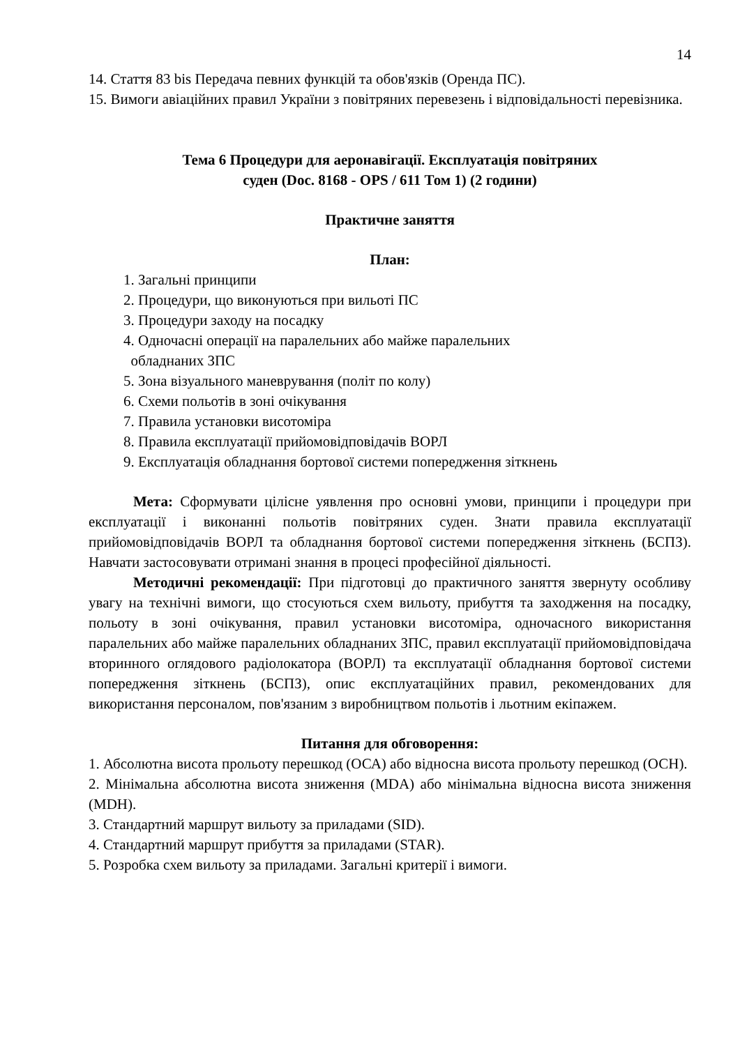14
14. Стаття 83 bis Передача певних функцій та обов'язків (Оренда ПС).
15. Вимоги авіаційних правил України з повітряних перевезень і відповідальності перевізника.
Тема 6 Процедури для аеронавігації. Експлуатація повітряних
суден (Doc. 8168 - OPS / 611 Том 1) (2 години)
Практичне заняття
План:
1. Загальні принципи
2. Процедури, що виконуються при вильоті ПС
3. Процедури заходу на посадку
4. Одночасні операції на паралельних або майже паралельних
обладнаних ЗПС
5. Зона візуального маневрування (політ по колу)
6. Схеми польотів в зоні очікування
7. Правила установки висотоміра
8. Правила експлуатації прийомовідповідачів ВОРЛ
9. Експлуатація обладнання бортової системи попередження зіткнень
Мета: Сформувати цілісне уявлення про основні умови, принципи і процедури при експлуатації і виконанні польотів повітряних суден. Знати правила експлуатації прийомовідповідачів ВОРЛ та обладнання бортової системи попередження зіткнень (БСПЗ). Навчати застосовувати отримані знання в процесі професійної діяльності.
Методичні рекомендації: При підготовці до практичного заняття звернуту особливу увагу на технічні вимоги, що стосуються схем вильоту, прибуття та заходження на посадку, польоту в зоні очікування, правил установки висотоміра, одночасного використання паралельних або майже паралельних обладнаних ЗПС, правил експлуатації прийомовідповідача вторинного оглядового радіолокатора (ВОРЛ) та експлуатації обладнання бортової системи попередження зіткнень (БСПЗ), опис експлуатаційних правил, рекомендованих для використання персоналом, пов'язаним з виробництвом польотів і льотним екіпажем.
Питання для обговорення:
1. Абсолютна висота прольоту перешкод (ОСА) або відносна висота прольоту перешкод (ОСН).
2. Мінімальна абсолютна висота зниження (MDA) або мінімальна відносна висота зниження (MDH).
3. Стандартний маршрут вильоту за приладами (SID).
4. Стандартний маршрут прибуття за приладами (STAR).
5. Розробка схем вильоту за приладами. Загальні критерії і вимоги.